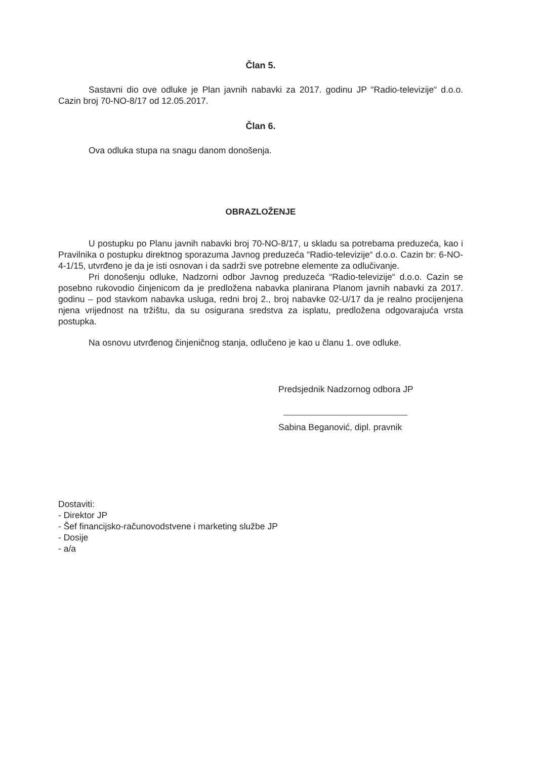Član 5.
Sastavni dio ove odluke je Plan javnih nabavki za 2017. godinu JP “Radio-televizije“ d.o.o. Cazin broj 70-NO-8/17 od 12.05.2017.
Član 6.
Ova odluka stupa na snagu danom donošenja.
OBRAZLOŽENJE
U postupku po Planu javnih nabavki broj 70-NO-8/17, u skladu sa potrebama preduzeća, kao i Pravilnika o postupku direktnog sporazuma Javnog preduzeća “Radio-televizije“ d.o.o. Cazin br: 6-NO-4-1/15, utvrđeno je da je isti osnovan i da sadrži sve potrebne elemente za odlučivanje.
Pri donošenju odluke, Nadzorni odbor Javnog preduzeća “Radio-televizije“ d.o.o. Cazin se posebno rukovodio činjenicom da je predložena nabavka planirana Planom javnih nabavki za 2017. godinu – pod stavkom nabavka usluga, redni broj 2., broj nabavke 02-U/17 da je realno procijenjena njena vrijednost na tržištu, da su osigurana sredstva za isplatu, predložena odgovarajuća vrsta postupka.
Na osnovu utvrđenog činjeničnog stanja, odlučeno je kao u članu 1. ove odluke.
Predsjednik Nadzornog odbora JP
Sabina Beganović, dipl. pravnik
Dostaviti:
- Direktor JP
- Šef financijsko-računovodstvene i marketing službe JP
- Dosije
- a/a